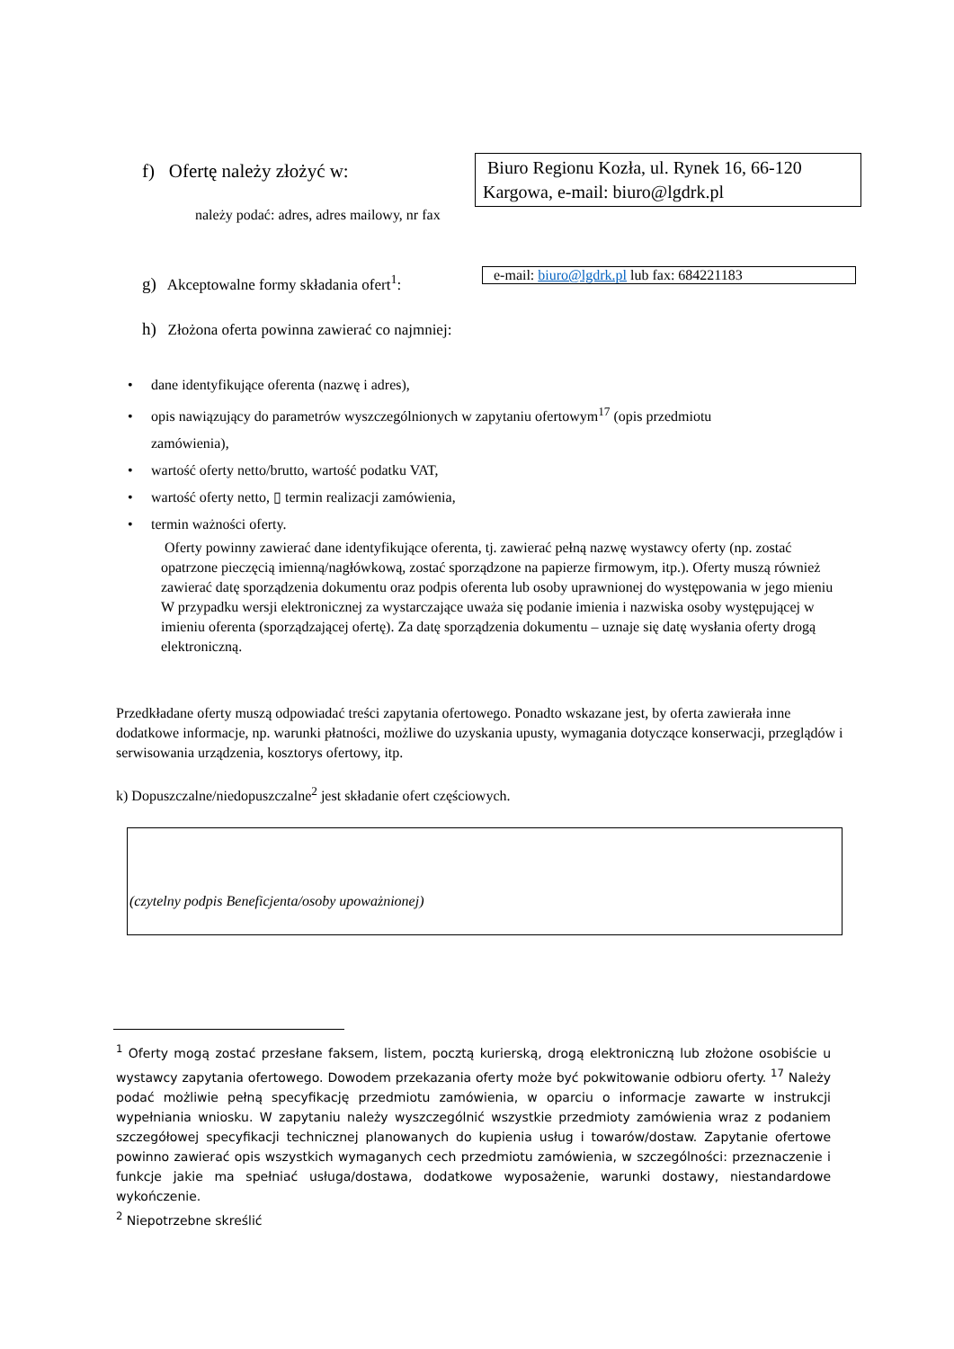f) Ofertę należy złożyć w:
Biuro Regionu Kozła, ul. Rynek 16, 66-120 Kargowa, e-mail: biuro@lgdrk.pl
należy podać: adres, adres mailowy, nr fax
g) Akceptowalne formy składania ofert<sup>1</sup>:
e-mail: biuro@lgdrk.pl lub fax: 684221183
h) Złożona oferta powinna zawierać co najmniej:
• dane identyfikujące oferenta (nazwę i adres),
• opis nawiązujący do parametrów wyszczególnionych w zapytaniu ofertowym<sup>17</sup> (opis przedmiotu
zamówienia),
• wartość oferty netto/brutto, wartość podatku VAT,
• wartość oferty netto, ▯ termin realizacji zamówienia,
• termin ważności oferty.
Oferty powinny zawierać dane identyfikujące oferenta, tj. zawierać pełną nazwę wystawcy oferty (np. zostać opatrzone pieczęcią imienną/nagłówkową, zostać sporządzone na papierze firmowym, itp.). Oferty muszą również zawierać datę sporządzenia dokumentu oraz podpis oferenta lub osoby uprawnionej do występowania w jego mieniu W przypadku wersji elektronicznej za wystarczające uważa się podanie imienia i nazwiska osoby występującej w imieniu oferenta (sporządzającej ofertę). Za datę sporządzenia dokumentu – uznaje się datę wysłania oferty drogą elektroniczną.
Przedkładane oferty muszą odpowiadać treści zapytania ofertowego. Ponadto wskazane jest, by oferta zawierała inne dodatkowe informacje, np. warunki płatności, możliwe do uzyskania upusty, wymagania dotyczące konserwacji, przeglądów i serwisowania urządzenia, kosztorys ofertowy, itp.
k) Dopuszczalne/niedopuszczalne<sup>2</sup> jest składanie ofert częściowych.
(czytelny podpis Beneficjenta/osoby upoważnionej)
<sup>1</sup> Oferty mogą zostać przesłane faksem, listem, pocztą kurierską, drogą elektroniczną lub złożone osobiście u wystawcy zapytania ofertowego. Dowodem przekazania oferty może być pokwitowanie odbioru oferty. <sup>17</sup> Należy podać możliwie pełną specyfikację przedmiotu zamówienia, w oparciu o informacje zawarte w instrukcji wypełniania wniosku. W zapytaniu należy wyszczególnić wszystkie przedmioty zamówienia wraz z podaniem szczegółowej specyfikacji technicznej planowanych do kupienia usług i towarów/dostaw. Zapytanie ofertowe powinno zawierać opis wszystkich wymaganych cech przedmiotu zamówienia, w szczególności: przeznaczenie i funkcje jakie ma spełniać usługa/dostawa, dodatkowe wyposażenie, warunki dostawy, niestandardowe wykończenie.
<sup>2</sup> Niepotrzebne skreślić